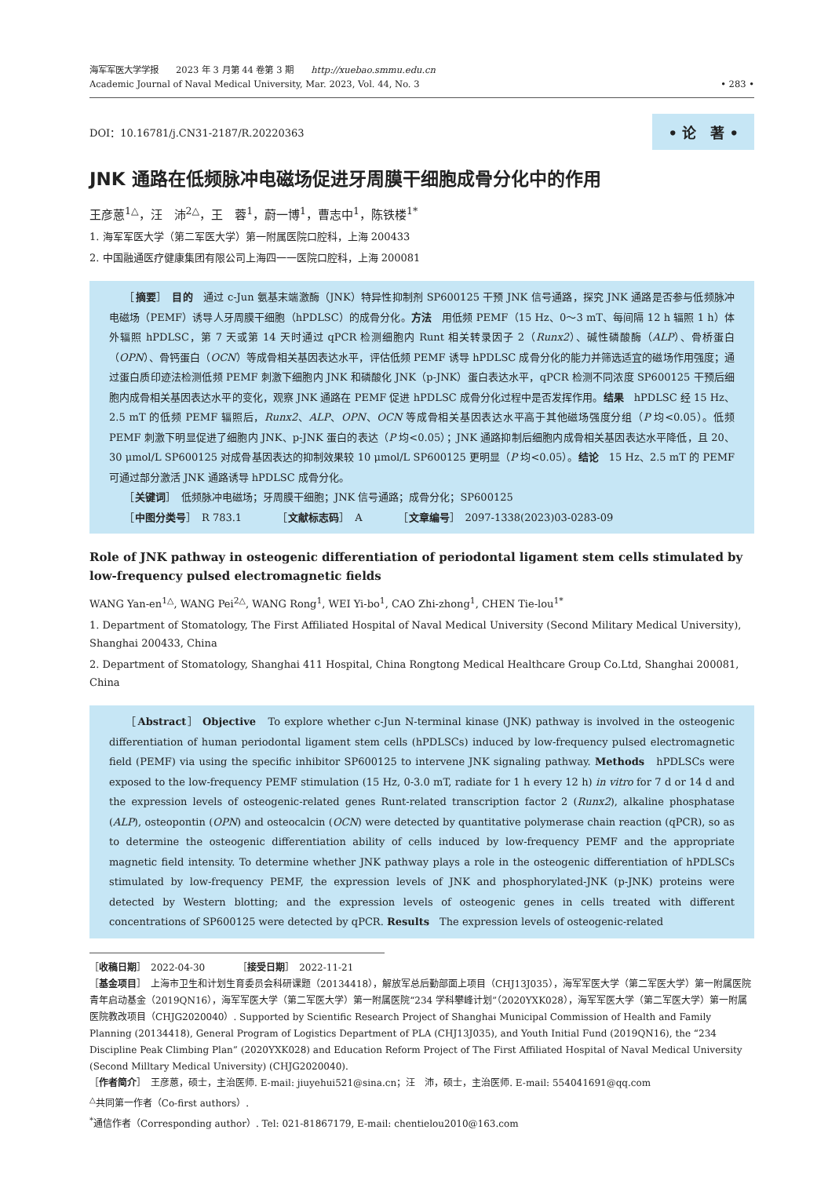海军军医大学学报　　2023 年 3 月第 44 卷第 3 期　　http://xuebao.smmu.edu.cn
Academic Journal of Naval Medical University, Mar. 2023, Vol. 44, No. 3
• 283 •
DOI：10.16781/j.CN31-2187/R.20220363 • 论　著 •
JNK 通路在低频脉冲电磁场促进牙周膜干细胞成骨分化中的作用
王彦蒽<sup>1△</sup>，汪　沛<sup>2△</sup>，王　蓉<sup>1</sup>，蔚一博<sup>1</sup>，曹志中<sup>1</sup>，陈铁楼<sup>1*</sup>
1. 海军军医大学（第二军医大学）第一附属医院口腔科，上海 200433
2. 中国融通医疗健康集团有限公司上海四一一医院口腔科，上海 200081
　　［摘要］　目的　通过 c-Jun 氨基末端激酶（JNK）特异性抑制剂 SP600125 干预 JNK 信号通路，探究 JNK 通路是否参与低频脉冲电磁场（PEMF）诱导人牙周膜干细胞（hPDLSC）的成骨分化。方法　用低频 PEMF（15 Hz、0～3 mT、每间隔 12 h 辐照 1 h）体外辐照 hPDLSC，第 7 天或第 14 天时通过 qPCR 检测细胞内 Runt 相关转录因子 2（Runx2）、碱性磷酸酶（ALP）、骨桥蛋白（OPN）、骨钙蛋白（OCN）等成骨相关基因表达水平，评估低频 PEMF 诱导 hPDLSC 成骨分化的能力并筛选适宜的磁场作用强度；通过蛋白质印迹法检测低频 PEMF 刺激下细胞内 JNK 和磷酸化 JNK（p-JNK）蛋白表达水平，qPCR 检测不同浓度 SP600125 干预后细胞内成骨相关基因表达水平的变化，观察 JNK 通路在 PEMF 促进 hPDLSC 成骨分化过程中是否发挥作用。结果　hPDLSC 经 15 Hz、2.5 mT 的低频 PEMF 辐照后，Runx2、ALP、OPN、OCN 等成骨相关基因表达水平高于其他磁场强度分组（P 均<0.05）。低频 PEMF 刺激下明显促进了细胞内 JNK、p-JNK 蛋白的表达（P 均<0.05）；JNK 通路抑制后细胞内成骨相关基因表达水平降低，且 20、30 μmol/L SP600125 对成骨基因表达的抑制效果较 10 μmol/L SP600125 更明显（P 均<0.05）。结论　15 Hz、2.5 mT 的 PEMF 可通过部分激活 JNK 通路诱导 hPDLSC 成骨分化。
　　［关键词］　低频脉冲电磁场；牙周膜干细胞；JNK 信号通路；成骨分化；SP600125
　　［中图分类号］　R 783.1　　　　［文献标志码］　A　　　　［文章编号］　2097-1338(2023)03-0283-09
Role of JNK pathway in osteogenic differentiation of periodontal ligament stem cells stimulated by low-frequency pulsed electromagnetic fields
WANG Yan-en<sup>1△</sup>, WANG Pei<sup>2△</sup>, WANG Rong<sup>1</sup>, WEI Yi-bo<sup>1</sup>, CAO Zhi-zhong<sup>1</sup>, CHEN Tie-lou<sup>1*</sup>
1. Department of Stomatology, The First Affiliated Hospital of Naval Medical University (Second Military Medical University), Shanghai 200433, China
2. Department of Stomatology, Shanghai 411 Hospital, China Rongtong Medical Healthcare Group Co.Ltd, Shanghai 200081, China
　　［Abstract］ Objective　To explore whether c-Jun N-terminal kinase (JNK) pathway is involved in the osteogenic differentiation of human periodontal ligament stem cells (hPDLSCs) induced by low-frequency pulsed electromagnetic field (PEMF) via using the specific inhibitor SP600125 to intervene JNK signaling pathway. Methods　hPDLSCs were exposed to the low-frequency PEMF stimulation (15 Hz, 0-3.0 mT, radiate for 1 h every 12 h) in vitro for 7 d or 14 d and the expression levels of osteogenic-related genes Runt-related transcription factor 2 (Runx2), alkaline phosphatase (ALP), osteopontin (OPN) and osteocalcin (OCN) were detected by quantitative polymerase chain reaction (qPCR), so as to determine the osteogenic differentiation ability of cells induced by low-frequency PEMF and the appropriate magnetic field intensity. To determine whether JNK pathway plays a role in the osteogenic differentiation of hPDLSCs stimulated by low-frequency PEMF, the expression levels of JNK and phosphorylated-JNK (p-JNK) proteins were detected by Western blotting; and the expression levels of osteogenic genes in cells treated with different concentrations of SP600125 were detected by qPCR. Results　The expression levels of osteogenic-related
［收稿日期］　2022-04-30　　　　［接受日期］　2022-11-21
［基金项目］　上海市卫生和计划生育委员会科研课题（20134418），解放军总后勤部面上项目（CHJ13J035），海军军医大学（第二军医大学）第一附属医院青年启动基金（2019QN16），海军军医大学（第二军医大学）第一附属医院“234 学科攀峰计划”（2020YXK028），海军军医大学（第二军医大学）第一附属医院教改项目（CHJG2020040）. Supported by Scientific Research Project of Shanghai Municipal Commission of Health and Family Planning (20134418), General Program of Logistics Department of PLA (CHJ13J035), and Youth Initial Fund (2019QN16), the “234 Discipline Peak Climbing Plan” (2020YXK028) and Education Reform Project of The First Affiliated Hospital of Naval Medical University (Second Milltary Medical University) (CHJG2020040).
［作者简介］　王彦蒽，硕士，主治医师. E-mail: jiuyehui521@sina.cn；汪　沛，硕士，主治医师. E-mail: 554041691@qq.com
<sup>△</sup>共同第一作者（Co-first authors）.
<sup>*</sup> 通信作者（Corresponding author）. Tel: 021-81867179, E-mail: chentielou2010@163.com